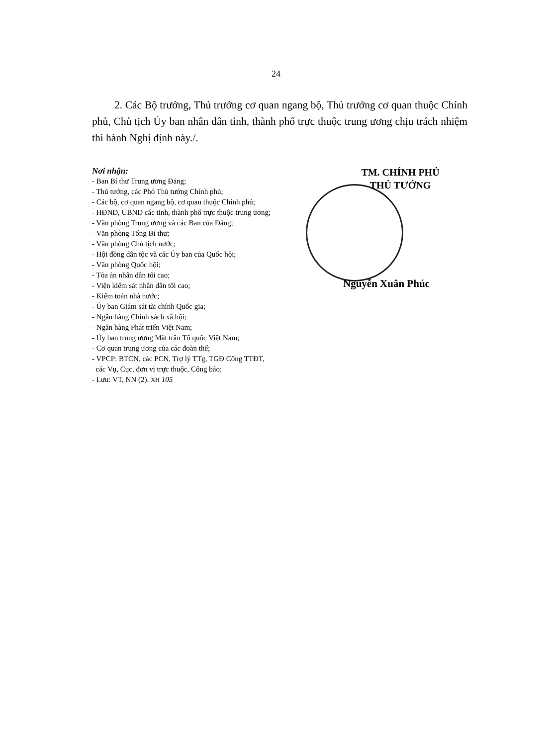24
2. Các Bộ trưởng, Thủ trưởng cơ quan ngang bộ, Thủ trưởng cơ quan thuộc Chính phủ, Chủ tịch Ủy ban nhân dân tỉnh, thành phố trực thuộc trung ương chịu trách nhiệm thi hành Nghị định này./.
Nơi nhận:
- Ban Bí thư Trung ương Đảng;
- Thủ tướng, các Phó Thủ tướng Chính phủ;
- Các bộ, cơ quan ngang bộ, cơ quan thuộc Chính phủ;
- HĐND, UBND các tỉnh, thành phố trực thuộc trung ương;
- Văn phòng Trung ương và các Ban của Đảng;
- Văn phòng Tổng Bí thư;
- Văn phòng Chủ tịch nước;
- Hội đồng dân tộc và các Ủy ban của Quốc hội;
- Văn phòng Quốc hội;
- Tòa án nhân dân tối cao;
- Viện kiểm sát nhân dân tối cao;
- Kiểm toán nhà nước;
- Ủy ban Giám sát tài chính Quốc gia;
- Ngân hàng Chính sách xã hội;
- Ngân hàng Phát triển Việt Nam;
- Ủy ban trung ương Mặt trận Tổ quốc Việt Nam;
- Cơ quan trung ương của các đoàn thể;
- VPCP: BTCN, các PCN, Trợ lý TTg, TGĐ Cổng TTĐT,
các Vụ, Cục, đơn vị trực thuộc, Công báo;
- Lưu: VT, NN (2). XH 105
TM. CHÍNH PHỦ
THỦ TƯỚNG
Nguyễn Xuân Phúc